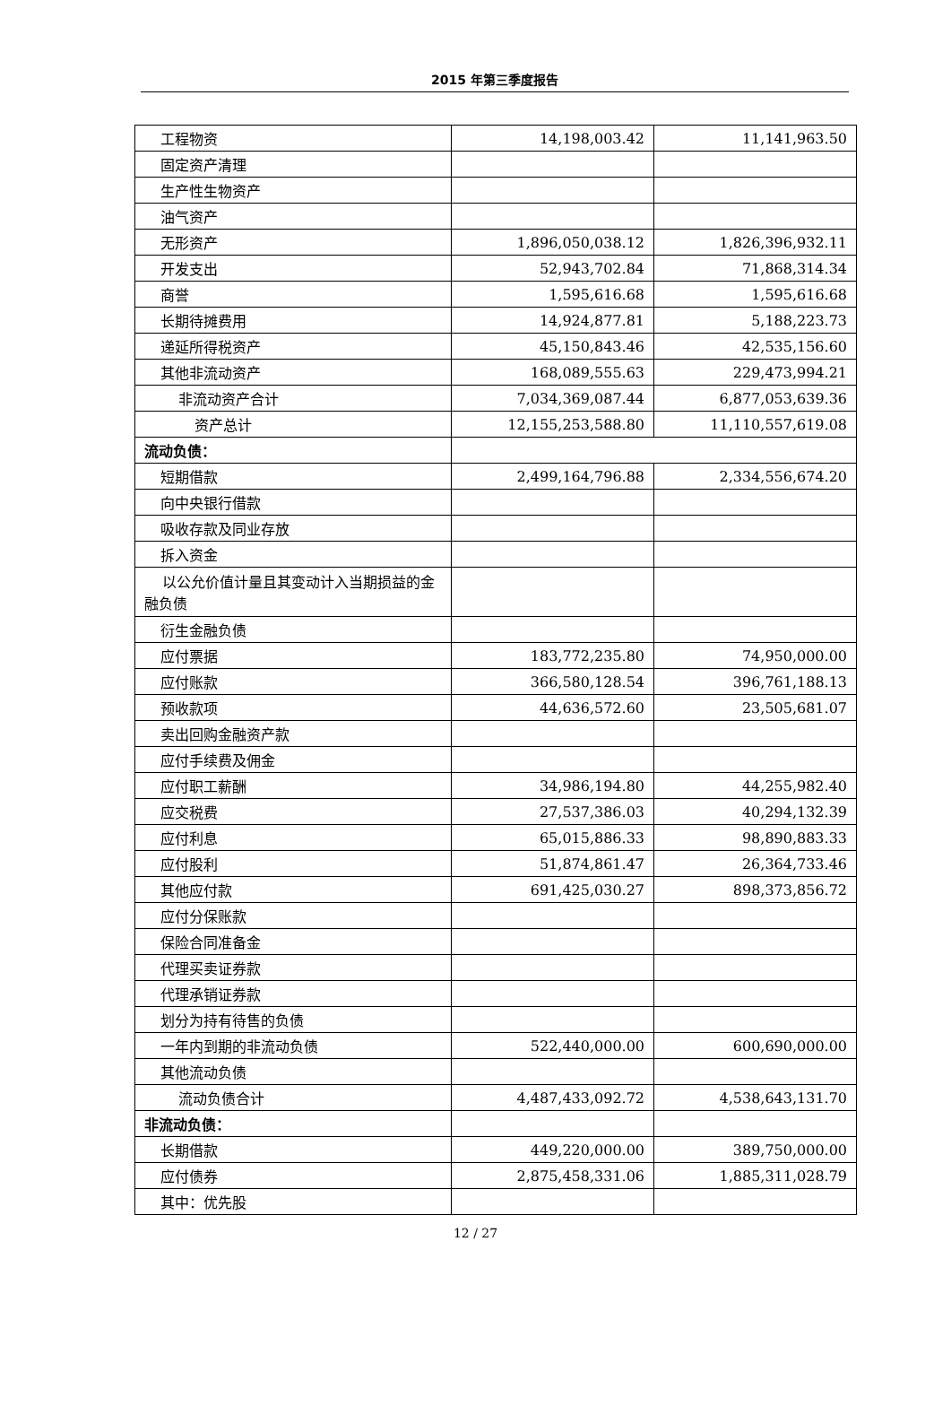2015 年第三季度报告
| 工程物资 | 14,198,003.42 | 11,141,963.50 |
| 固定资产清理 | | |
| 生产性生物资产 | | |
| 油气资产 | | |
| 无形资产 | 1,896,050,038.12 | 1,826,396,932.11 |
| 开发支出 | 52,943,702.84 | 71,868,314.34 |
| 商誉 | 1,595,616.68 | 1,595,616.68 |
| 长期待摊费用 | 14,924,877.81 | 5,188,223.73 |
| 递延所得税资产 | 45,150,843.46 | 42,535,156.60 |
| 其他非流动资产 | 168,089,555.63 | 229,473,994.21 |
| 非流动资产合计 | 7,034,369,087.44 | 6,877,053,639.36 |
| 资产总计 | 12,155,253,588.80 | 11,110,557,619.08 |
| 流动负债： | | |
| 短期借款 | 2,499,164,796.88 | 2,334,556,674.20 |
| 向中央银行借款 | | |
| 吸收存款及同业存放 | | |
| 拆入资金 | | |
| 以公允价值计量且其变动计入当期损益的金融负债 | | |
| 衍生金融负债 | | |
| 应付票据 | 183,772,235.80 | 74,950,000.00 |
| 应付账款 | 366,580,128.54 | 396,761,188.13 |
| 预收款项 | 44,636,572.60 | 23,505,681.07 |
| 卖出回购金融资产款 | | |
| 应付手续费及佣金 | | |
| 应付职工薪酬 | 34,986,194.80 | 44,255,982.40 |
| 应交税费 | 27,537,386.03 | 40,294,132.39 |
| 应付利息 | 65,015,886.33 | 98,890,883.33 |
| 应付股利 | 51,874,861.47 | 26,364,733.46 |
| 其他应付款 | 691,425,030.27 | 898,373,856.72 |
| 应付分保账款 | | |
| 保险合同准备金 | | |
| 代理买卖证券款 | | |
| 代理承销证券款 | | |
| 划分为持有待售的负债 | | |
| 一年内到期的非流动负债 | 522,440,000.00 | 600,690,000.00 |
| 其他流动负债 | | |
| 流动负债合计 | 4,487,433,092.72 | 4,538,643,131.70 |
| 非流动负债： | | |
| 长期借款 | 449,220,000.00 | 389,750,000.00 |
| 应付债券 | 2,875,458,331.06 | 1,885,311,028.79 |
| 其中：优先股 | | |
12 / 27